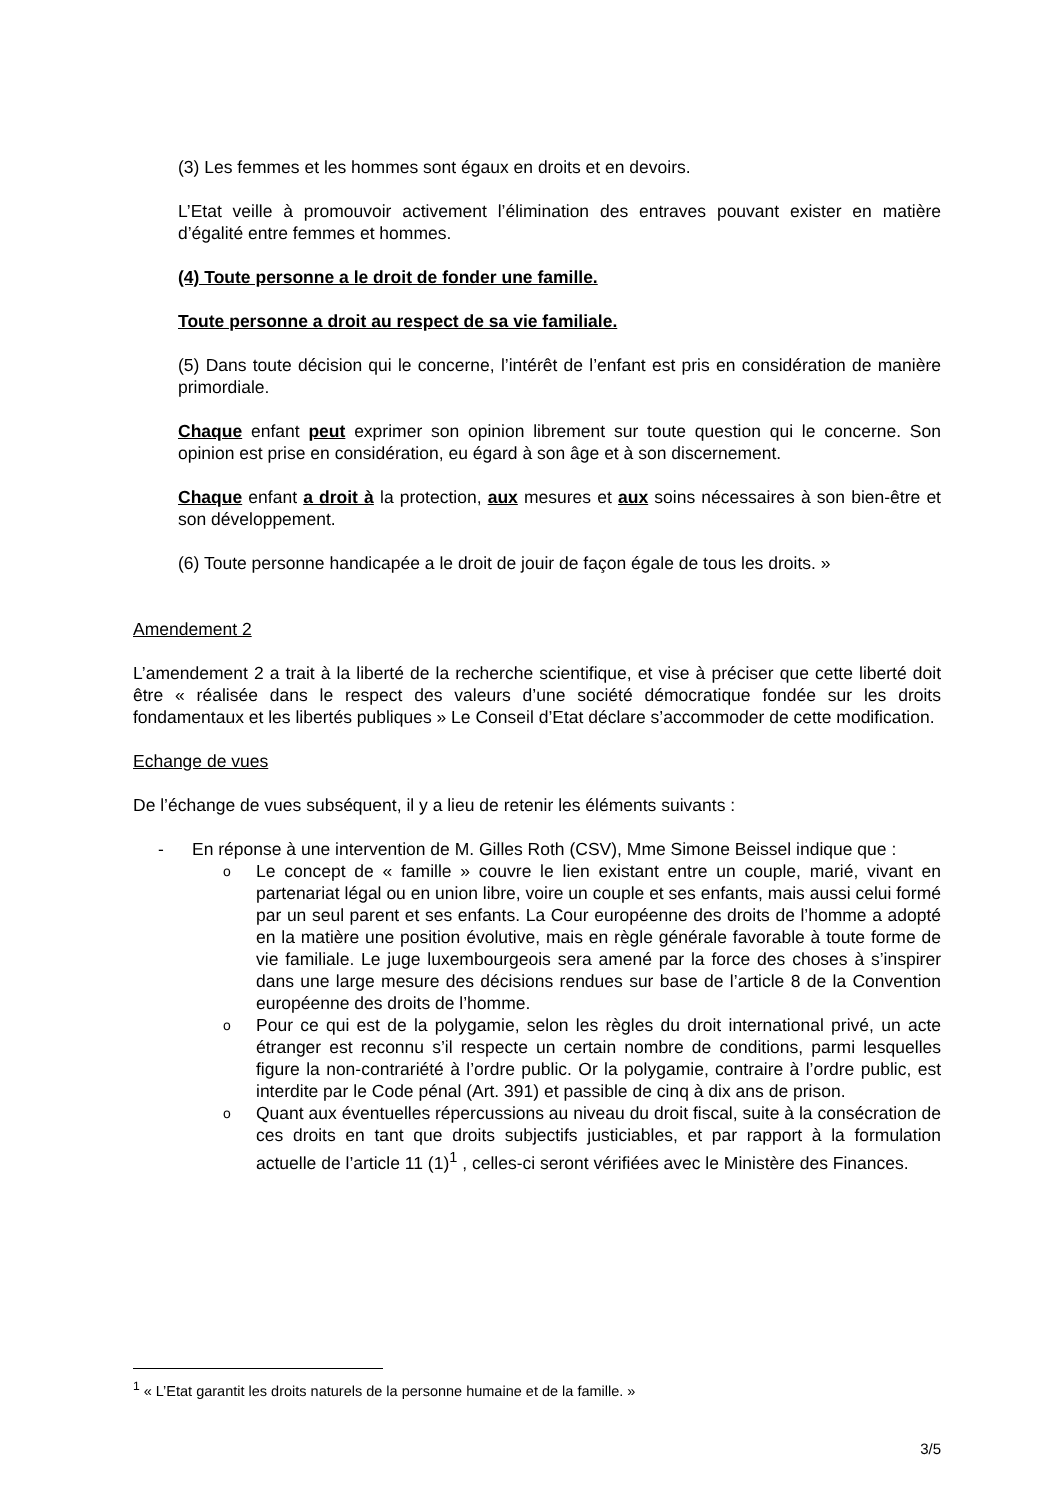(3) Les femmes et les hommes sont égaux en droits et en devoirs.
L’Etat veille à promouvoir activement l’élimination des entraves pouvant exister en matière d’égalité entre femmes et hommes.
(4) Toute personne a le droit de fonder une famille.
Toute personne a droit au respect de sa vie familiale.
(5) Dans toute décision qui le concerne, l’intérêt de l’enfant est pris en considération de manière primordiale.
Chaque enfant peut exprimer son opinion librement sur toute question qui le concerne. Son opinion est prise en considération, eu égard à son âge et à son discernement.
Chaque enfant a droit à la protection, aux mesures et aux soins nécessaires à son bien-être et son développement.
(6) Toute personne handicapée a le droit de jouir de façon égale de tous les droits. »
Amendement 2
L’amendement 2 a trait à la liberté de la recherche scientifique, et vise à préciser que cette liberté doit être « réalisée dans le respect des valeurs d’une société démocratique fondée sur les droits fondamentaux et les libertés publiques » Le Conseil d’Etat déclare s’accommoder de cette modification.
Echange de vues
De l’échange de vues subséquent, il y a lieu de retenir les éléments suivants :
- En réponse à une intervention de M. Gilles Roth (CSV), Mme Simone Beissel indique que :
o Le concept de « famille » couvre le lien existant entre un couple, marié, vivant en partenariat légal ou en union libre, voire un couple et ses enfants, mais aussi celui formé par un seul parent et ses enfants. La Cour européenne des droits de l’homme a adopté en la matière une position évolutive, mais en règle générale favorable à toute forme de vie familiale. Le juge luxembourgeois sera amené par la force des choses à s’inspirer dans une large mesure des décisions rendues sur base de l’article 8 de la Convention européenne des droits de l’homme.
o Pour ce qui est de la polygamie, selon les règles du droit international privé, un acte étranger est reconnu s’il respecte un certain nombre de conditions, parmi lesquelles figure la non-contrariété à l’ordre public. Or la polygamie, contraire à l’ordre public, est interdite par le Code pénal (Art. 391) et passible de cinq à dix ans de prison.
o Quant aux éventuelles répercussions au niveau du droit fiscal, suite à la consécration de ces droits en tant que droits subjectifs justiciables, et par rapport à la formulation actuelle de l’article 11 (1)<sup>1</sup> , celles-ci seront vérifiées avec le Ministère des Finances.
<sup>1</sup> « L’Etat garantit les droits naturels de la personne humaine et de la famille. »
3/5